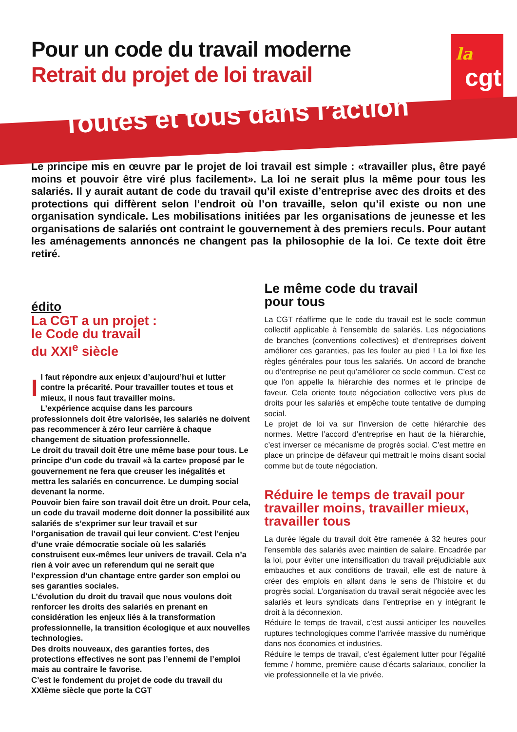Pour un code du travail moderne
Retrait du projet de loi travail
la
cgt
Toutes et tous dans l’action
Le principe mis en œuvre par le projet de loi travail est simple : «travailler plus, être payé moins et pouvoir être viré plus facilement». La loi ne serait plus la même pour tous les salariés. Il y aurait autant de code du travail qu’il existe d’entreprise avec des droits et des protections qui diffèrent selon l’endroit où l’on travaille, selon qu’il existe ou non une organisation syndicale. Les mobilisations initiées par les organisations de jeunesse et les organisations de salariés ont contraint le gouvernement à des premiers reculs. Pour autant les aménagements annoncés ne changent pas la philosophie de la loi. Ce texte doit être retiré.
édito
La CGT a un projet :
le Code du travail
du XXI<sup>e</sup> siècle
Il faut répondre aux enjeux d’aujourd’hui et lutter contre la précarité. Pour travailler toutes et tous et mieux, il nous faut travailler moins.
L’expérience acquise dans les parcours professionnels doit être valorisée, les salariés ne doivent pas recommencer à zéro leur carrière à chaque changement de situation professionnelle.
Le droit du travail doit être une même base pour tous. Le principe d’un code du travail «à la carte» proposé par le gouvernement ne fera que creuser les inégalités et mettra les salariés en concurrence. Le dumping social devenant la norme.
Pouvoir bien faire son travail doit être un droit. Pour cela, un code du travail moderne doit donner la possibilité aux salariés de s’exprimer sur leur travail et sur l’organisation de travail qui leur convient. C’est l’enjeu d’une vraie démocratie sociale où les salariés construisent eux-mêmes leur univers de travail. Cela n’a rien à voir avec un referendum qui ne serait que l’expression d’un chantage entre garder son emploi ou ses garanties sociales.
L’évolution du droit du travail que nous voulons doit renforcer les droits des salariés en prenant en considération les enjeux liés à la transformation professionnelle, la transition écologique et aux nouvelles technologies.
Des droits nouveaux, des garanties fortes, des protections effectives ne sont pas l’ennemi de l’emploi mais au contraire le favorise.
C’est le fondement du projet de code du travail du XXIème siècle que porte la CGT
Le même code du travail
pour tous
La CGT réaffirme que le code du travail est le socle commun collectif applicable à l’ensemble de salariés. Les négociations de branches (conventions collectives) et d’entreprises doivent améliorer ces garanties, pas les fouler au pied ! La loi fixe les règles générales pour tous les salariés. Un accord de branche ou d’entreprise ne peut qu’améliorer ce socle commun. C’est ce que l’on appelle la hiérarchie des normes et le principe de faveur. Cela oriente toute négociation collective vers plus de droits pour les salariés et empêche toute tentative de dumping social.
Le projet de loi va sur l’inversion de cette hiérarchie des normes. Mettre l’accord d’entreprise en haut de la hiérarchie, c’est inverser ce mécanisme de progrès social. C’est mettre en place un principe de défaveur qui mettrait le moins disant social comme but de toute négociation.
Réduire le temps de travail pour travailler moins, travailler mieux, travailler tous
La durée légale du travail doit être ramenée à 32 heures pour l’ensemble des salariés avec maintien de salaire. Encadrée par la loi, pour éviter une intensification du travail préjudiciable aux embauches et aux conditions de travail, elle est de nature à créer des emplois en allant dans le sens de l’histoire et du progrès social. L’organisation du travail serait négociée avec les salariés et leurs syndicats dans l’entreprise en y intégrant le droit à la déconnexion.
Réduire le temps de travail, c’est aussi anticiper les nouvelles ruptures technologiques comme l’arrivée massive du numérique dans nos économies et industries.
Réduire le temps de travail, c’est également lutter pour l’égalité femme / homme, première cause d’écarts salariaux, concilier la vie professionnelle et la vie privée.